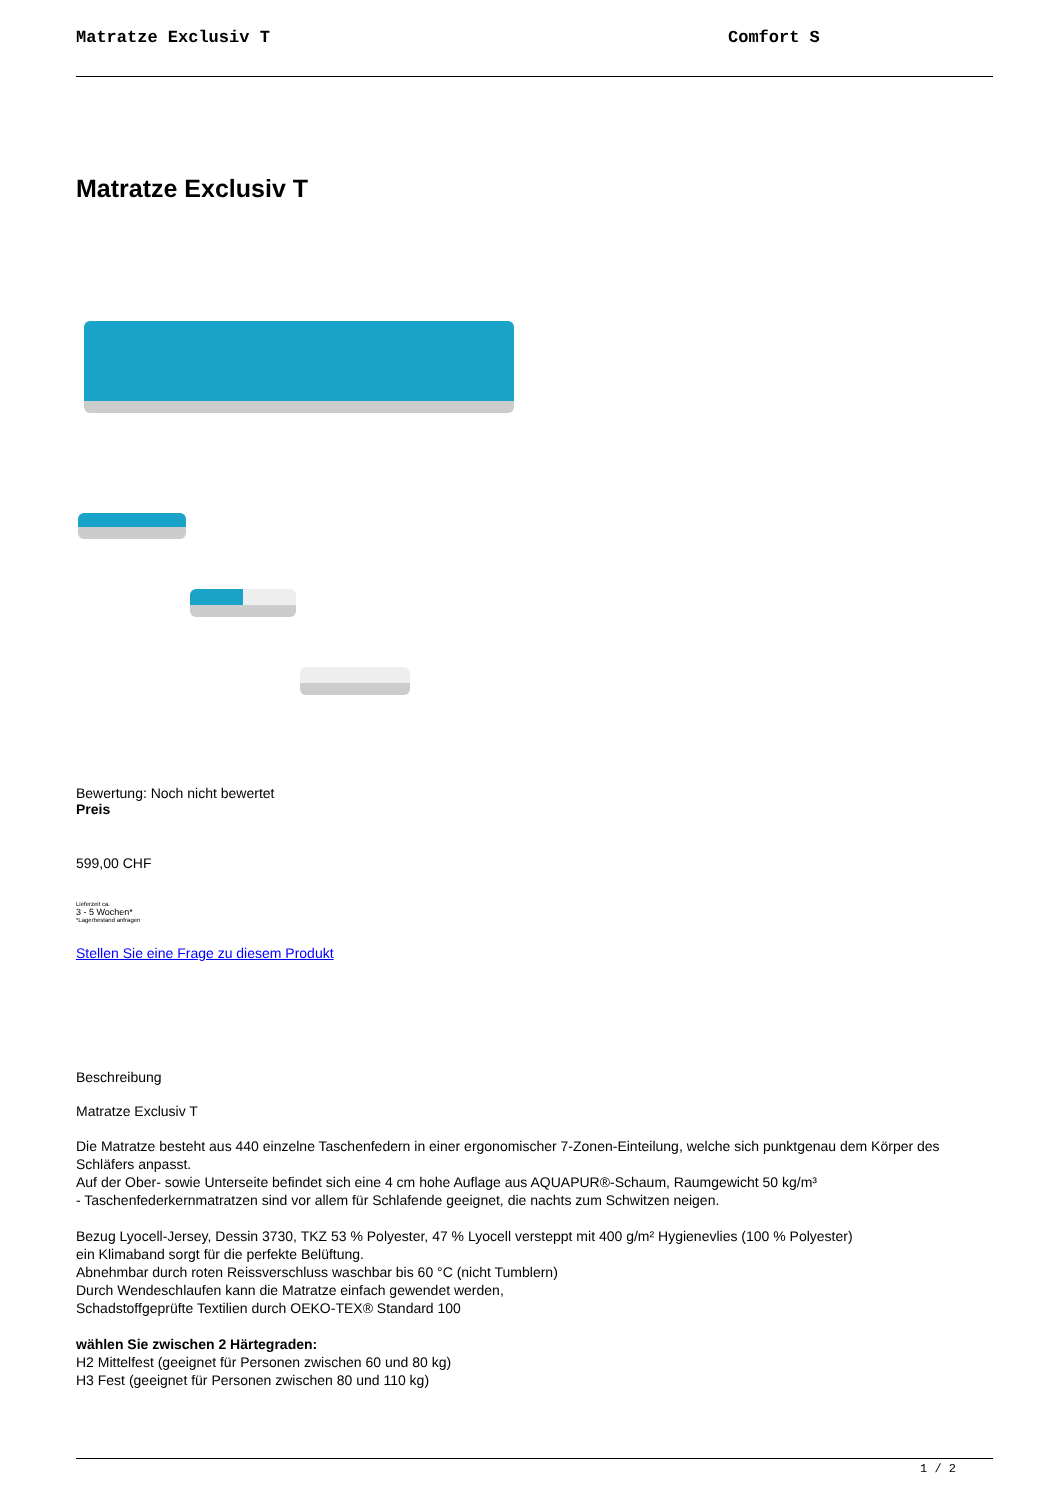Matratze Exclusiv T Comfort S
Matratze Exclusiv T
Bewertung: Noch nicht bewertet
Preis
599,00 CHF
Lieferzeit ca.
3 - 5 Wochen*
*Lagerbestand anfragen
Stellen Sie eine Frage zu diesem Produkt
Beschreibung
Matratze Exclusiv T
Die Matratze besteht aus 440 einzelne Taschenfedern in einer ergonomischer 7-Zonen-Einteilung, welche sich punktgenau dem Körper des Schläfers anpasst.
Auf der Ober- sowie Unterseite befindet sich eine 4 cm hohe Auflage aus AQUAPUR®-Schaum, Raumgewicht 50 kg/m³
- Taschenfederkernmatratzen sind vor allem für Schlafende geeignet, die nachts zum Schwitzen neigen.
Bezug Lyocell-Jersey, Dessin 3730, TKZ 53 % Polyester, 47 % Lyocell versteppt mit 400 g/m² Hygienevlies (100 % Polyester)
ein Klimaband sorgt für die perfekte Belüftung.
Abnehmbar durch roten Reissverschluss waschbar bis 60 °C (nicht Tumblern)
Durch Wendeschlaufen kann die Matratze einfach gewendet werden,
Schadstoffgeprüfte Textilien durch OEKO-TEX® Standard 100
wählen Sie zwischen 2 Härtegraden:
H2 Mittelfest (geeignet für Personen zwischen 60 und 80 kg)
H3 Fest (geeignet für Personen zwischen 80 und 110 kg)
1 / 2